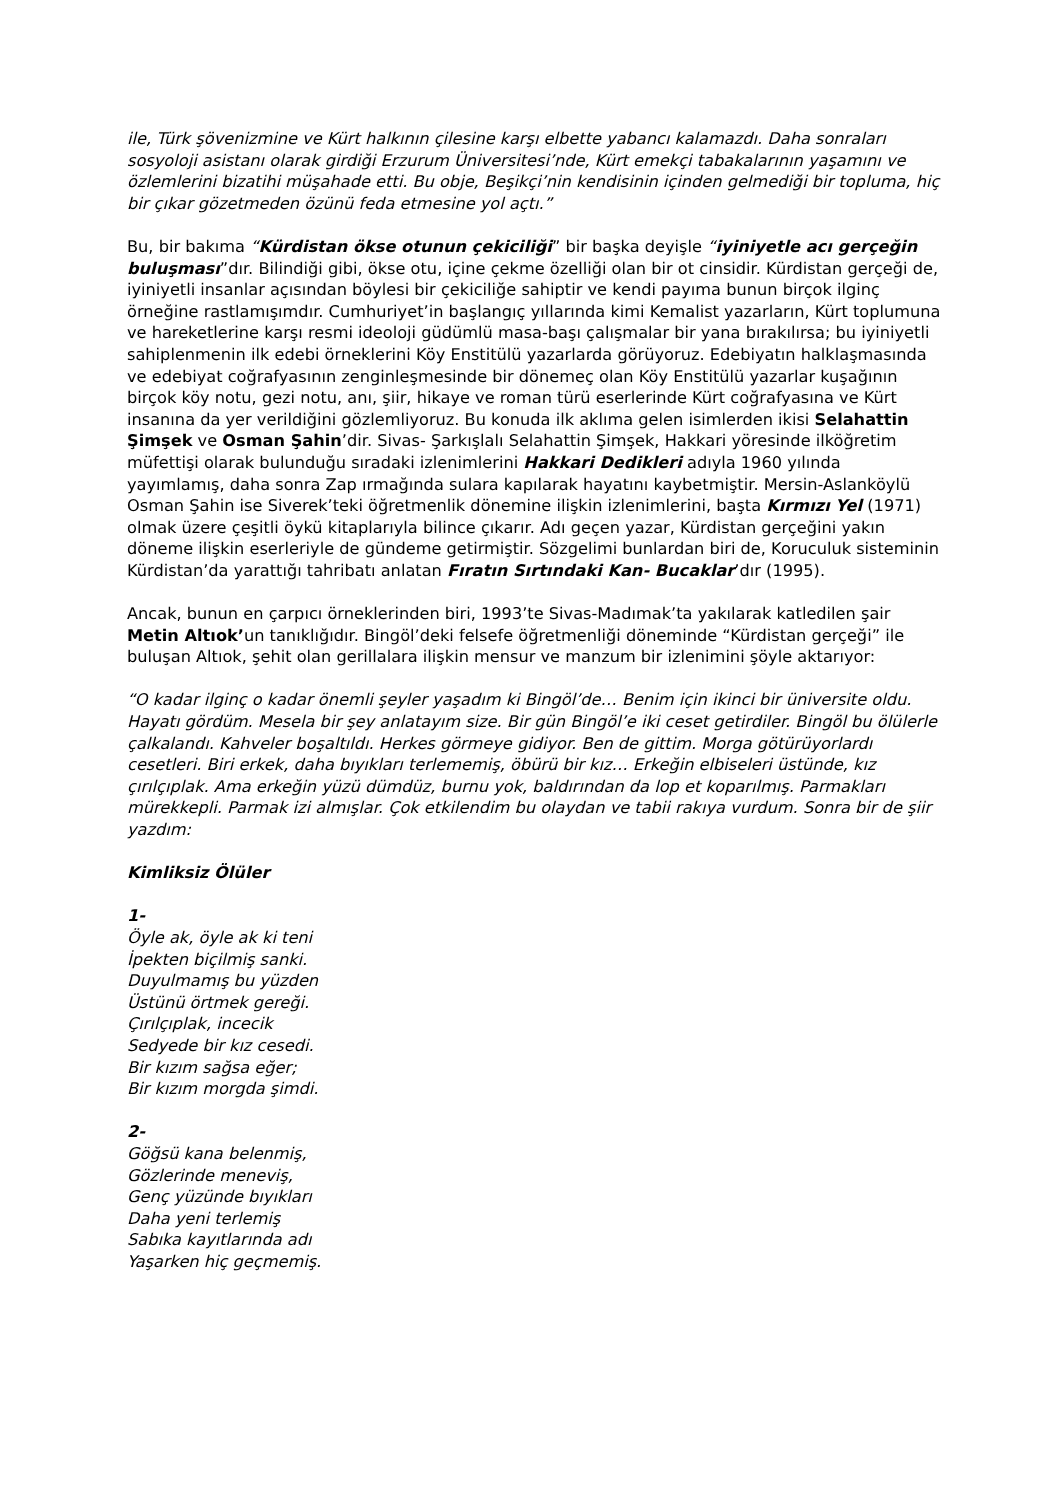ile, Türk şövenizmine ve Kürt halkının çilesine karşı elbette yabancı kalamazdı. Daha sonraları sosyoloji asistanı olarak girdiği Erzurum Üniversitesi’nde, Kürt emekçi tabakalarının yaşamını ve özlemlerini bizatihi müşahade etti. Bu obje, Beşikçi’nin kendisinin içinden gelmediği bir topluma, hiç bir çıkar gözetmeden özünü feda etmesine yol açtı.”
Bu, bir bakıma “Kürdistan ökse otunun çekiciliği” bir başka deyişle “iyiniyetle acı gerçeğin buluşması”dır. Bilindiği gibi, ökse otu, içine çekme özelliği olan bir ot cinsidir. Kürdistan gerçeği de, iyiniyetli insanlar açısından böylesi bir çekiciliğe sahiptir ve kendi payıma bunun birçok ilginç örneğine rastlamışımdır. Cumhuriyet’in başlangıç yıllarında kimi Kemalist yazarların, Kürt toplumuna ve hareketlerine karşı resmi ideoloji güdümlü masa-başı çalışmalar bir yana bırakılırsa; bu iyiniyetli sahiplenmenin ilk edebi örneklerini Köy Enstitülü yazarlarda görüyoruz. Edebiyatın halklaşmasında ve edebiyat coğrafyasının zenginleşmesinde bir dönemeç olan Köy Enstitülü yazarlar kuşağının birçok köy notu, gezi notu, anı, şiir, hikaye ve roman türü eserlerinde Kürt coğrafyasına ve Kürt insanına da yer verildiğini gözlemliyoruz. Bu konuda ilk aklıma gelen isimlerden ikisi Selahattin Şimşek ve Osman Şahin’dir. Sivas- Şarkışlalı Selahattin Şimşek, Hakkari yöresinde ilköğretim müfettişi olarak bulunduğu sıradaki izlenimlerini Hakkari Dedikleri adıyla 1960 yılında yayımlamış, daha sonra Zap ırmağında sulara kapılarak hayatını kaybetmiştir. Mersin-Aslanköylü Osman Şahin ise Siverek’teki öğretmenlik dönemine ilişkin izlenimlerini, başta Kırmızı Yel (1971) olmak üzere çeşitli öykü kitaplarıyla bilince çıkarır. Adı geçen yazar, Kürdistan gerçeğini yakın döneme ilişkin eserleriyle de gündeme getirmiştir. Sözgelimi bunlardan biri de, Koruculuk sisteminin Kürdistan’da yarattığı tahribatı anlatan Fıratın Sırtındaki Kan- Bucaklar’dır (1995).
Ancak, bunun en çarpıcı örneklerinden biri, 1993’te Sivas-Madımak’ta yakılarak katledilen şair Metin Altıok’un tanıklığıdır. Bingöl’deki felsefe öğretmenliği döneminde “Kürdistan gerçeği” ile buluşan Altıok, şehit olan gerillalara ilişkin mensur ve manzum bir izlenimini şöyle aktarıyor:
“O kadar ilginç o kadar önemli şeyler yaşadım ki Bingöl’de… Benim için ikinci bir üniversite oldu. Hayatı gördüm. Mesela bir şey anlatayım size. Bir gün Bingöl’e iki ceset getirdiler. Bingöl bu ölülerle çalkalandı. Kahveler boşaltıldı. Herkes görmeye gidiyor. Ben de gittim. Morga götürüyorlardı cesetleri. Biri erkek, daha bıyıkları terlememiş, öbürü bir kız… Erkeğin elbiseleri üstünde, kız çırılçıplak. Ama erkeğin yüzü dümdüz, burnu yok, baldırından da lop et koparılmış. Parmakları mürekkepli. Parmak izi almışlar. Çok etkilendim bu olaydan ve tabii rakıya vurdum. Sonra bir de şiir yazdım:
Kimliksiz Ölüler
1-
Öyle ak, öyle ak ki teni
İpekten biçilmiş sanki.
Duyulmamış bu yüzden
Üstünü örtmek gereği.
Çırılçıplak, incecik
Sedyede bir kız cesedi.
Bir kızım sağsa eğer;
Bir kızım morgda şimdi.
2-
Göğsü kana belenmiş,
Gözlerinde meneviş,
Genç yüzünde bıyıkları
Daha yeni terlemiş
Sabıka kayıtlarında adı
Yaşarken hiç geçmemiş.